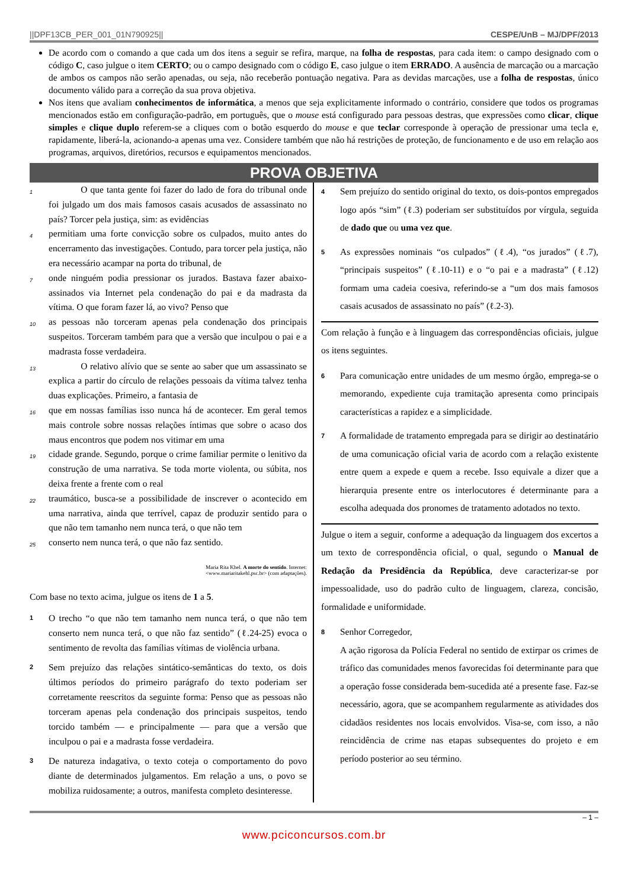||DPF13CB_PER_001_01N790925|| CESPE/UnB – MJ/DPF/2013
De acordo com o comando a que cada um dos itens a seguir se refira, marque, na folha de respostas, para cada item: o campo designado com o código C, caso julgue o item CERTO; ou o campo designado com o código E, caso julgue o item ERRADO. A ausência de marcação ou a marcação de ambos os campos não serão apenadas, ou seja, não receberão pontuação negativa. Para as devidas marcações, use a folha de respostas, único documento válido para a correção da sua prova objetiva.
Nos itens que avaliam conhecimentos de informática, a menos que seja explicitamente informado o contrário, considere que todos os programas mencionados estão em configuração-padrão, em português, que o mouse está configurado para pessoas destras, que expressões como clicar, clique simples e clique duplo referem-se a cliques com o botão esquerdo do mouse e que teclar corresponde à operação de pressionar uma tecla e, rapidamente, liberá-la, acionando-a apenas uma vez. Considere também que não há restrições de proteção, de funcionamento e de uso em relação aos programas, arquivos, diretórios, recursos e equipamentos mencionados.
PROVA OBJETIVA
1    O que tanta gente foi fazer do lado de fora do tribunal onde foi julgado um dos mais famosos casais acusados de assassinato no país? Torcer pela justiça, sim: as evidências
4 permitiam uma forte convicção sobre os culpados, muito antes do encerramento das investigações. Contudo, para torcer pela justiça, não era necessário acampar na porta do tribunal, de
7 onde ninguém podia pressionar os jurados. Bastava fazer abaixo-assinados via Internet pela condenação do pai e da madrasta da vítima. O que foram fazer lá, ao vivo? Penso que
10 as pessoas não torceram apenas pela condenação dos principais suspeitos. Torceram também para que a versão que inculpou o pai e a madrasta fosse verdadeira.
13    O relativo alívio que se sente ao saber que um assassinato se explica a partir do círculo de relações pessoais da vítima talvez tenha duas explicações. Primeiro, a fantasia de
16 que em nossas famílias isso nunca há de acontecer. Em geral temos mais controle sobre nossas relações íntimas que sobre o acaso dos maus encontros que podem nos vitimar em uma
19 cidade grande. Segundo, porque o crime familiar permite o lenitivo da construção de uma narrativa. Se toda morte violenta, ou súbita, nos deixa frente a frente com o real
22 traumático, busca-se a possibilidade de inscrever o acontecido em uma narrativa, ainda que terrível, capaz de produzir sentido para o que não tem tamanho nem nunca terá, o que não tem
25 conserto nem nunca terá, o que não faz sentido.
Maria Rita Khel. A morte do sentido. Internet:
<www.mariaritakehl.psc.br> (com adaptações).
Com base no texto acima, julgue os itens de 1 a 5.
1
O trecho “o que não tem tamanho nem nunca terá, o que não tem conserto nem nunca terá, o que não faz sentido” (ℓ.24-25) evoca o sentimento de revolta das famílias vítimas de violência urbana.
2
Sem prejuízo das relações sintático-semânticas do texto, os dois últimos períodos do primeiro parágrafo do texto poderiam ser corretamente reescritos da seguinte forma: Penso que as pessoas não torceram apenas pela condenação dos principais suspeitos, tendo torcido também — e principalmente — para que a versão que inculpou o pai e a madrasta fosse verdadeira.
3
De natureza indagativa, o texto coteja o comportamento do povo diante de determinados julgamentos. Em relação a uns, o povo se mobiliza ruidosamente; a outros, manifesta completo desinteresse.
4
Sem prejuízo do sentido original do texto, os dois-pontos empregados logo após “sim” (ℓ.3) poderiam ser substituídos por vírgula, seguida de dado que ou uma vez que.
5
As expressões nominais “os culpados” (ℓ.4), “os jurados” (ℓ.7), “principais suspeitos” (ℓ.10-11) e o “o pai e a madrasta” (ℓ.12) formam uma cadeia coesiva, referindo-se a “um dos mais famosos casais acusados de assassinato no país” (ℓ.2-3).
Com relação à função e à linguagem das correspondências oficiais, julgue os itens seguintes.
6
Para comunicação entre unidades de um mesmo órgão, emprega-se o memorando, expediente cuja tramitação apresenta como principais características a rapidez e a simplicidade.
7
A formalidade de tratamento empregada para se dirigir ao destinatário de uma comunicação oficial varia de acordo com a relação existente entre quem a expede e quem a recebe. Isso equivale a dizer que a hierarquia presente entre os interlocutores é determinante para a escolha adequada dos pronomes de tratamento adotados no texto.
Julgue o item a seguir, conforme a adequação da linguagem dos excertos a um texto de correspondência oficial, o qual, segundo o Manual de Redação da Presidência da República, deve caracterizar-se por impessoalidade, uso do padrão culto de linguagem, clareza, concisão, formalidade e uniformidade.
8
Senhor Corregedor,
A ação rigorosa da Polícia Federal no sentido de extirpar os crimes de tráfico das comunidades menos favorecidas foi determinante para que a operação fosse considerada bem-sucedida até a presente fase. Faz-se necessário, agora, que se acompanhem regularmente as atividades dos cidadãos residentes nos locais envolvidos. Visa-se, com isso, a não reincidência de crime nas etapas subsequentes do projeto e em período posterior ao seu término.
– 1 –
www.pciconcursos.com.br